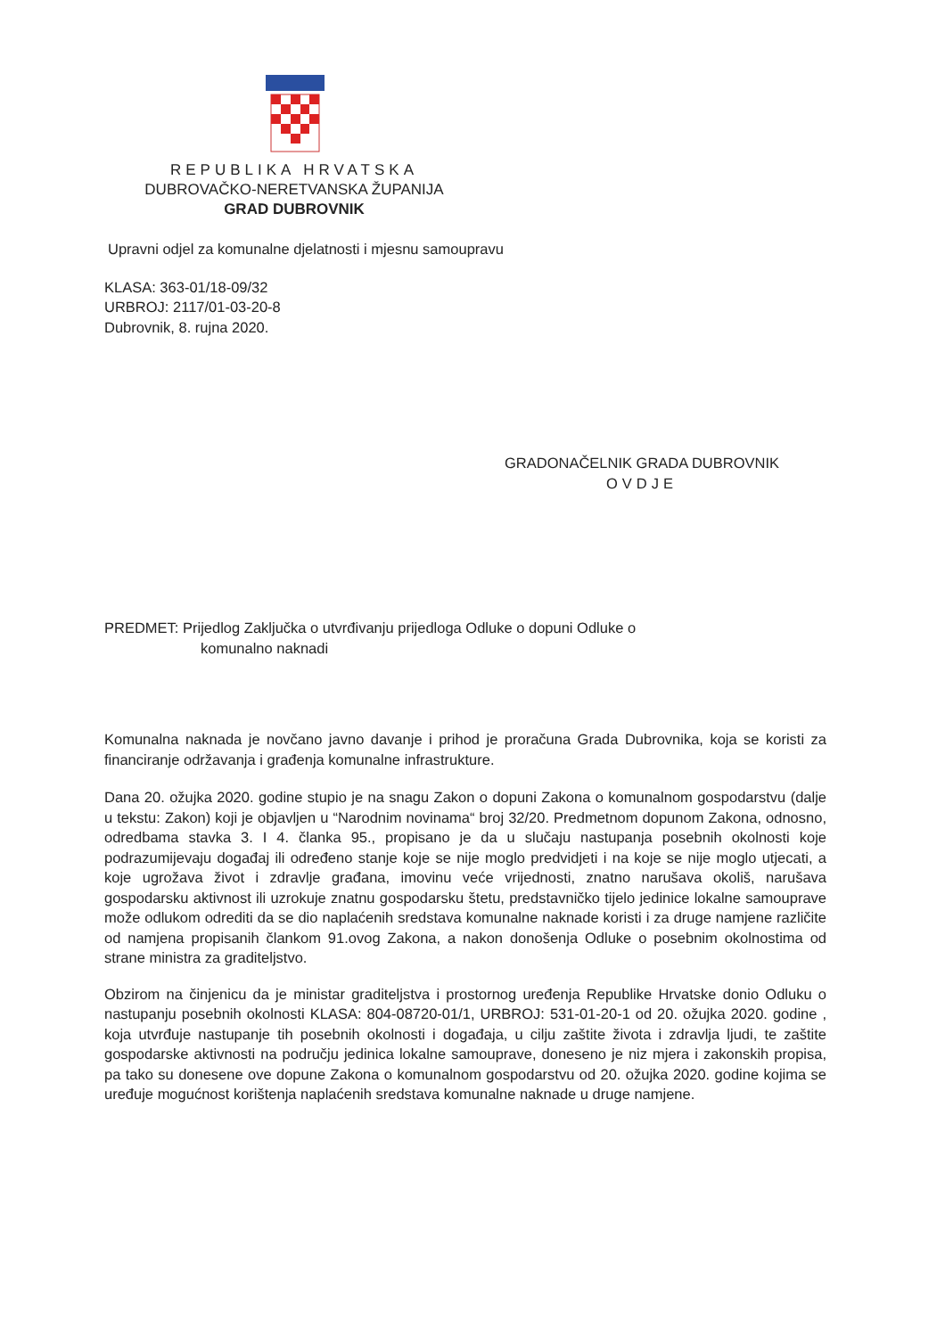REPUBLIKA HRVATSKA
DUBROVAČKO-NERETVANSKA ŽUPANIJA
GRAD DUBROVNIK
Upravni odjel za komunalne djelatnosti i mjesnu samoupravu
KLASA: 363-01/18-09/32
URBROJ: 2117/01-03-20-8
Dubrovnik, 8. rujna 2020.
GRADONAČELNIK GRADA DUBROVNIK
OVDJE
PREDMET: Prijedlog Zaključka o utvrđivanju prijedloga Odluke o dopuni Odluke o
komunalno naknadi
Komunalna naknada je novčano javno davanje i prihod je proračuna Grada Dubrovnika, koja se koristi za financiranje održavanja i građenja komunalne infrastrukture.
Dana 20. ožujka 2020. godine stupio je na snagu Zakon o dopuni Zakona o komunalnom gospodarstvu (dalje u tekstu: Zakon) koji je objavljen u “Narodnim novinama“ broj 32/20. Predmetnom dopunom Zakona, odnosno, odredbama stavka 3. I 4. članka 95., propisano je da u slučaju nastupanja posebnih okolnosti koje podrazumijevaju događaj ili određeno stanje koje se nije moglo predvidjeti i na koje se nije moglo utjecati, a koje ugrožava život i zdravlje građana, imovinu veće vrijednosti, znatno narušava okoliš, narušava gospodarsku aktivnost ili uzrokuje znatnu gospodarsku štetu, predstavničko tijelo jedinice lokalne samouprave može odlukom odrediti da se dio naplaćenih sredstava komunalne naknade koristi i za druge namjene različite od namjena propisanih člankom 91.ovog Zakona, a nakon donošenja Odluke o posebnim okolnostima od strane ministra za graditeljstvo.
Obzirom na činjenicu da je ministar graditeljstva i prostornog uređenja Republike Hrvatske donio Odluku o nastupanju posebnih okolnosti KLASA: 804-08720-01/1, URBROJ: 531-01-20-1 od 20. ožujka 2020. godine , koja utvrđuje nastupanje tih posebnih okolnosti i događaja, u cilju zaštite života i zdravlja ljudi, te zaštite gospodarske aktivnosti na području jedinica lokalne samouprave, doneseno je niz mjera i zakonskih propisa, pa tako su donesene ove dopune Zakona o komunalnom gospodarstvu od 20. ožujka 2020. godine kojima se uređuje mogućnost korištenja naplaćenih sredstava komunalne naknade u druge namjene.